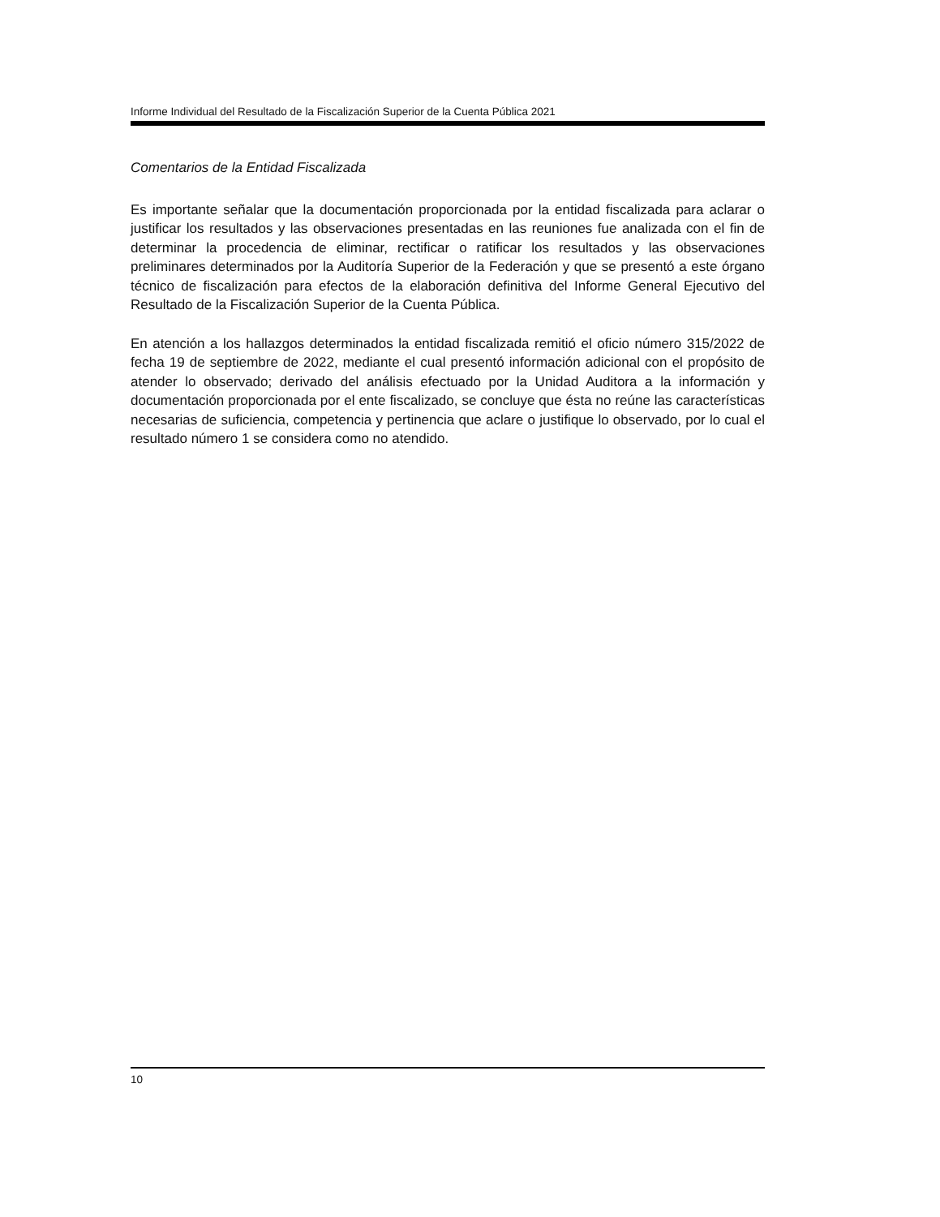Informe Individual del Resultado de la Fiscalización Superior de la Cuenta Pública 2021
Comentarios de la Entidad Fiscalizada
Es importante señalar que la documentación proporcionada por la entidad fiscalizada para aclarar o justificar los resultados y las observaciones presentadas en las reuniones fue analizada con el fin de determinar la procedencia de eliminar, rectificar o ratificar los resultados y las observaciones preliminares determinados por la Auditoría Superior de la Federación y que se presentó a este órgano técnico de fiscalización para efectos de la elaboración definitiva del Informe General Ejecutivo del Resultado de la Fiscalización Superior de la Cuenta Pública.
En atención a los hallazgos determinados la entidad fiscalizada remitió el oficio número 315/2022 de fecha 19 de septiembre de 2022, mediante el cual presentó información adicional con el propósito de atender lo observado; derivado del análisis efectuado por la Unidad Auditora a la información y documentación proporcionada por el ente fiscalizado, se concluye que ésta no reúne las características necesarias de suficiencia, competencia y pertinencia que aclare o justifique lo observado, por lo cual el resultado número 1 se considera como no atendido.
10